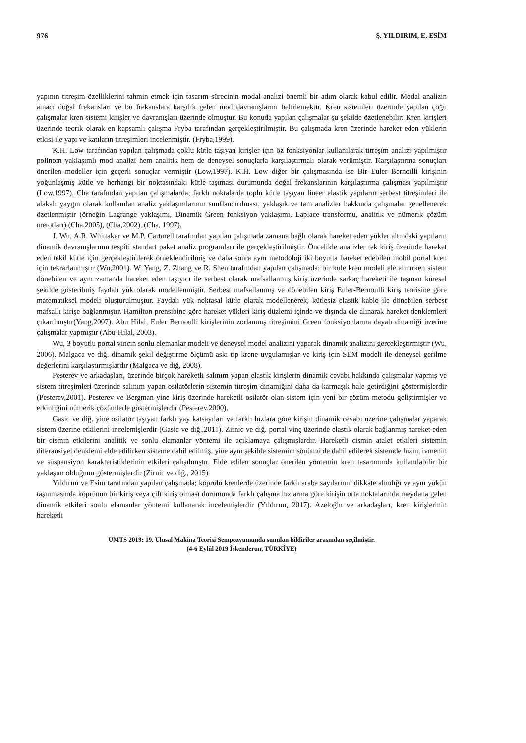976 Ş. YILDIRIM, E. ESİM
yapının titreşim özelliklerini tahmin etmek için tasarım sürecinin modal analizi önemli bir adım olarak kabul edilir. Modal analizin amacı doğal frekansları ve bu frekanslara karşılık gelen mod davranışlarını belirlemektir. Kren sistemleri üzerinde yapılan çoğu çalışmalar kren sistemi kirişler ve davranışları üzerinde olmuştur. Bu konuda yapılan çalışmalar şu şekilde özetlenebilir: Kren kirişleri üzerinde teorik olarak en kapsamlı çalışma Fryba tarafından gerçekleştirilmiştir. Bu çalışmada kren üzerinde hareket eden yüklerin etkisi ile yapı ve katıların titreşimleri incelenmiştir. (Fryba,1999).
K.H. Low tarafından yapılan çalışmada çoklu kütle taşıyan kirişler için öz fonksiyonlar kullanılarak titreşim analizi yapılmıştır polinom yaklaşımlı mod analizi hem analitik hem de deneysel sonuçlarla karşılaştırmalı olarak verilmiştir. Karşılaştırma sonuçları önerilen modeller için geçerli sonuçlar vermiştir (Low,1997). K.H. Low diğer bir çalışmasında ise Bir Euler Bernoilli kirişinin yoğunlaşmış kütle ve herhangi bir noktasındaki kütle taşıması durumunda doğal frekanslarının karşılaştırma çalışması yapılmıştır (Low,1997). Cha tarafından yapılan çalışmalarda; farklı noktalarda toplu kütle taşıyan lineer elastik yapıların serbest titreşimleri ile alakalı yaygın olarak kullanılan analiz yaklaşımlarının sınıflandırılması, yaklaşık ve tam analizler hakkında çalışmalar genellenerek özetlenmiştir (örneğin Lagrange yaklaşımı, Dinamik Green fonksiyon yaklaşımı, Laplace transformu, analitik ve nümerik çözüm metotları) (Cha,2005), (Cha,2002), (Cha, 1997).
J. Wu, A.R. Whittaker ve M.P. Cartmell tarafından yapılan çalışmada zamana bağlı olarak hareket eden yükler altındaki yapıların dinamik davranışlarının tespiti standart paket analiz programları ile gerçekleştirilmiştir. Öncelikle analizler tek kiriş üzerinde hareket eden tekil kütle için gerçekleştirilerek örneklendirilmiş ve daha sonra aynı metodoloji iki boyutta hareket edebilen mobil portal kren için tekrarlanmıştır (Wu,2001). W. Yang, Z. Zhang ve R. Shen tarafından yapılan çalışmada; bir kule kren modeli ele alınırken sistem dönebilen ve aynı zamanda hareket eden taşıyıcı ile serbest olarak mafsallanmış kiriş üzerinde sarkaç hareketi ile taşınan küresel şekilde gösterilmiş faydalı yük olarak modellenmiştir. Serbest mafsallanmış ve dönebilen kiriş Euler-Bernoulli kiriş teorisine göre matematiksel modeli oluşturulmuştur. Faydalı yük noktasal kütle olarak modellenerek, kütlesiz elastik kablo ile dönebilen serbest mafsallı kirişe bağlanmıştır. Hamilton prensibine göre hareket yükleri kiriş düzlemi içinde ve dışında ele alınarak hareket denklemleri çıkarılmıştır(Yang,2007). Abu Hilal, Euler Bernoulli kirişlerinin zorlanmış titreşimini Green fonksiyonlarına dayalı dinamiği üzerine çalışmalar yapmıştır (Abu-Hilal, 2003).
Wu, 3 boyutlu portal vincin sonlu elemanlar modeli ve deneysel model analizini yaparak dinamik analizini gerçekleştirmiştir (Wu, 2006). Malgaca ve diğ. dinamik şekil değiştirme ölçümü askı tip krene uygulamışlar ve kiriş için SEM modeli ile deneysel gerilme değerlerini karşılaştırmışlardır (Malgaca ve diğ, 2008).
Pesterev ve arkadaşları, üzerinde birçok hareketli salınım yapan elastik kirişlerin dinamik cevabı hakkında çalışmalar yapmış ve sistem titreşimleri üzerinde salınım yapan osilatörlerin sistemin titreşim dinamiğini daha da karmaşık hale getirdiğini göstermişlerdir (Pesterev,2001). Pesterev ve Bergman yine kiriş üzerinde hareketli osilatör olan sistem için yeni bir çözüm metodu geliştirmişler ve etkinliğini nümerik çözümlerle göstermişlerdir (Pesterev,2000).
Gasic ve diğ. yine osilatör taşıyan farklı yay katsayıları ve farklı hızlara göre kirişin dinamik cevabı üzerine çalışmalar yaparak sistem üzerine etkilerini incelemişlerdir (Gasic ve diğ.,2011). Zirnic ve diğ. portal vinç üzerinde elastik olarak bağlanmış hareket eden bir cismin etkilerini analitik ve sonlu elamanlar yöntemi ile açıklamaya çalışmışlardır. Hareketli cismin atalet etkileri sistemin diferansiyel denklemi elde edilirken sisteme dahil edilmiş, yine aynı şekilde sistemim sönümü de dahil edilerek sistemde hızın, ivmenin ve süspansiyon karakteristiklerinin etkileri çalışılmıştır. Elde edilen sonuçlar önerilen yöntemin kren tasarımında kullanılabilir bir yaklaşım olduğunu göstermişlerdir (Zirnic ve diğ., 2015).
Yıldırım ve Esim tarafından yapılan çalışmada; köprülü krenlerde üzerinde farklı araba sayılarının dikkate alındığı ve aynı yükün taşınmasında köprünün bir kiriş veya çift kiriş olması durumunda farklı çalışma hızlarına göre kirişin orta noktalarında meydana gelen dinamik etkileri sonlu elamanlar yöntemi kullanarak incelemişlerdir (Yıldırım, 2017). Azeloğlu ve arkadaşları, kren kirişlerinin hareketli
UMTS 2019: 19. Ulusal Makina Teorisi Sempozyumunda sunulan bildiriler arasından seçilmiştir.
(4-6 Eylül 2019 İskenderun, TÜRKİYE)